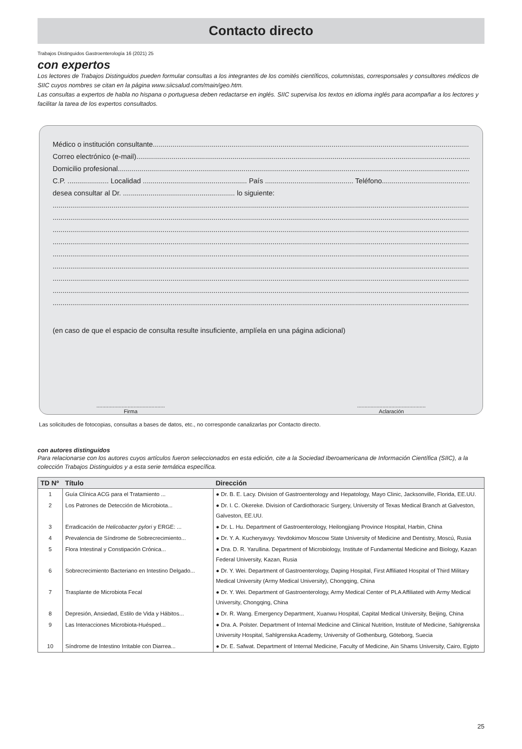Contacto directo
Trabajos Distinguidos Gastroenterología 16 (2021) 25
con expertos
Los lectores de Trabajos Distinguidos pueden formular consultas a los integrantes de los comités científicos, columnistas, corresponsales y consultores médicos de SIIC cuyos nombres se citan en la página www.siicsalud.com/main/geo.htm.
Las consultas a expertos de habla no hispana o portuguesa deben redactarse en inglés. SIIC supervisa los textos en idioma inglés para acompañar a los lectores y facilitar la tarea de los expertos consultados.
Médico o institución consultante
Correo electrónico (e-mail)
Domicilio profesional
C.P. ..................... Localidad ..................................................... País ............................................. Teléfono
desea consultar al Dr. ......................................................... lo siguiente:
(en caso de que el espacio de consulta resulte insuficiente, amplíela en una página adicional)
..............................................
Firma
..............................................
Aclaración
Las solicitudes de fotocopias, consultas a bases de datos, etc., no corresponde canalizarlas por Contacto directo.
con autores distinguidos
Para relacionarse con los autores cuyos artículos fueron seleccionados en esta edición, cite a la Sociedad Iberoamericana de Información Científica (SIIC), a la colección Trabajos Distinguidos y a esta serie temática específica.
| TD Nº | Título | Dirección |
| --- | --- | --- |
| 1 | Guía Clínica ACG para el Tratamiento ... | ● Dr. B. E. Lacy. Division of Gastroenterology and Hepatology, Mayo Clinic, Jacksonville, Florida, EE.UU. |
| 2 | Los Patrones de Detección de Microbiota... | ● Dr. I. C. Okereke. Division of Cardiothoracic Surgery, University of Texas Medical Branch at Galveston, Galveston, EE.UU. |
| 3 | Erradicación de Helicobacter pylori y ERGE: ... | ● Dr. L. Hu. Department of Gastroenterology, Heilongjiang Province Hospital, Harbin, China |
| 4 | Prevalencia de Síndrome de Sobrecrecimiento... | ● Dr. Y. A. Kucheryavyy. Yevdokimov Moscow State University of Medicine and Dentistry, Moscú, Rusia |
| 5 | Flora Intestinal y Constipación Crónica... | ● Dra. D. R. Yarullina. Department of Microbiology, Institute of Fundamental Medicine and Biology, Kazan Federal University, Kazan, Rusia |
| 6 | Sobrecrecimiento Bacteriano en Intestino Delgado... | ● Dr. Y. Wei. Department of Gastroenterology, Daping Hospital, First Affiliated Hospital of Third Military Medical University (Army Medical University), Chongqing, China |
| 7 | Trasplante de Microbiota Fecal | ● Dr. Y. Wei. Department of Gastroenterology, Army Medical Center of PLA Affiliated with Army Medical University, Chongqing, China |
| 8 | Depresión, Ansiedad, Estilo de Vida y Hábitos... | ● Dr. R. Wang. Emergency Department, Xuanwu Hospital, Capital Medical University, Beijing, China |
| 9 | Las Interacciones Microbiota-Huésped... | ● Dra. A. Polster. Department of Internal Medicine and Clinical Nutrition, Institute of Medicine, Sahlgrenska University Hospital, Sahlgrenska Academy, University of Gothenburg, Göteborg, Suecia |
| 10 | Síndrome de Intestino Irritable con Diarrea... | ● Dr. E. Safwat. Department of Internal Medicine, Faculty of Medicine, Ain Shams University, Cairo, Egipto |
25